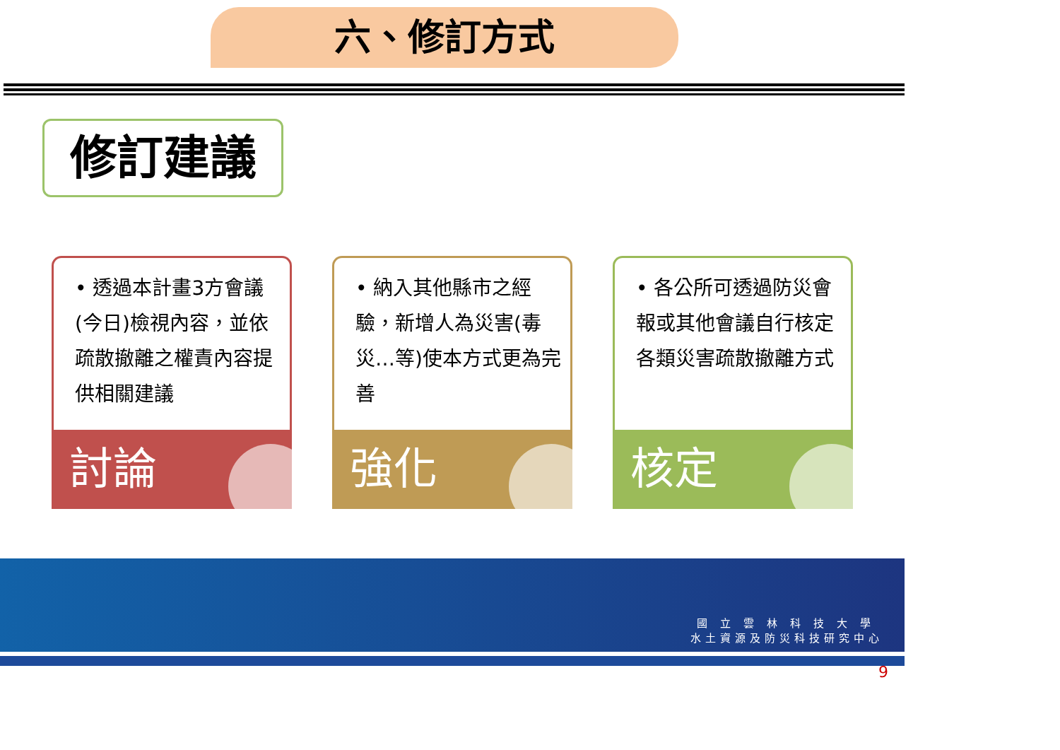六、修訂方式
修訂建議
• 透過本計畫3方會議(今日)檢視內容，並依疏散撤離之權責內容提供相關建議
討論
• 納入其他縣市之經驗，新增人為災害(毒災…等)使本方式更為完善
強化
• 各公所可透過防災會報或其他會議自行核定各類災害疏散撤離方式
核定
國立雲林科技大學
水土資源及防災科技研究中心
9